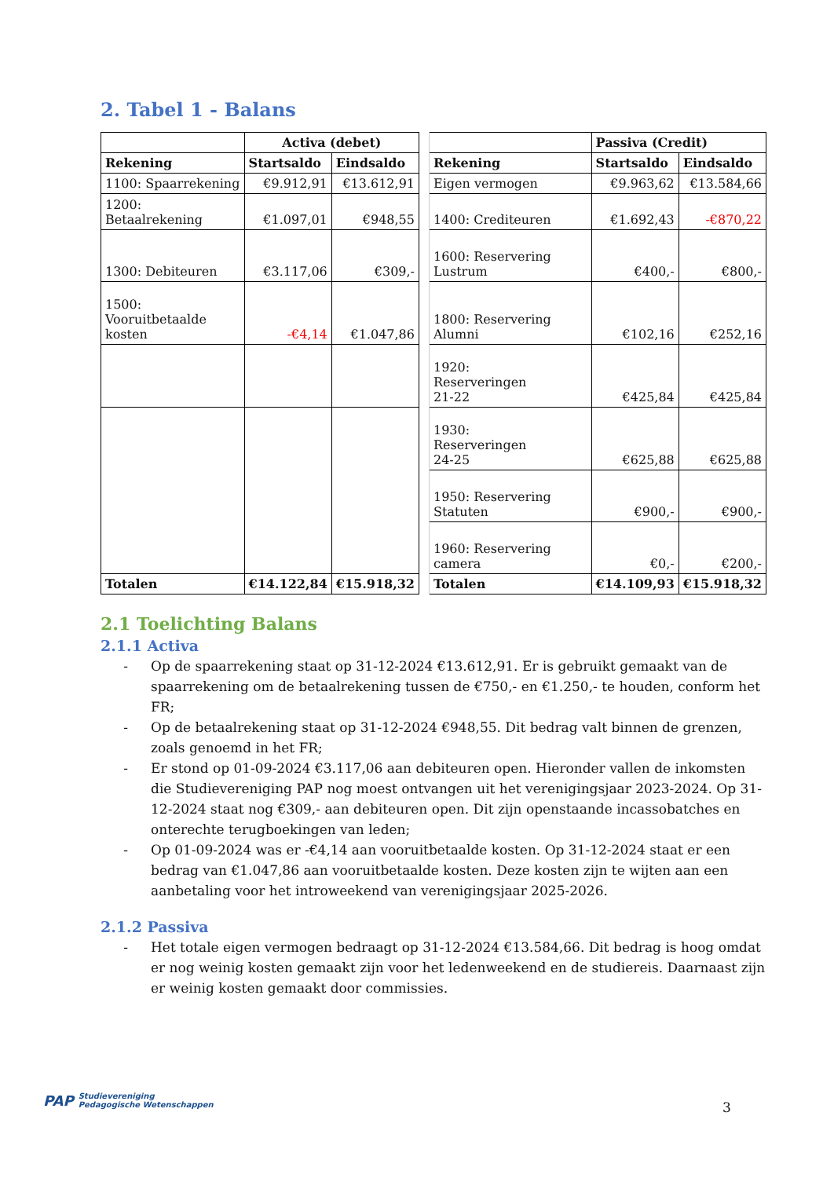2. Tabel 1 - Balans
| | Activa (debet) | | | | Passiva (Credit) | |
| Rekening | Startsaldo | Eindsaldo | | Rekening | Startsaldo | Eindsaldo |
| 1100: Spaarrekening | €9.912,91 | €13.612,91 | | Eigen vermogen | €9.963,62 | €13.584,66 |
| 1200: Betaalrekening | €1.097,01 | €948,55 | | 1400: Crediteuren | €1.692,43 | -€870,22 |
| 1300: Debiteuren | €3.117,06 | €309,- | | 1600: Reservering Lustrum | €400,- | €800,- |
| 1500: Vooruitbetaalde kosten | -€4,14 | €1.047,86 | | 1800: Reservering Alumni | €102,16 | €252,16 |
| | | | | 1920: Reserveringen 21-22 | €425,84 | €425,84 |
| | | | | 1930: Reserveringen 24-25 | €625,88 | €625,88 |
| | | | | 1950: Reservering Statuten | €900,- | €900,- |
| | | | | 1960: Reservering camera | €0,- | €200,- |
| Totalen | €14.122,84 | €15.918,32 | | Totalen | €14.109,93 | €15.918,32 |
2.1 Toelichting Balans
2.1.1 Activa
- Op de spaarrekening staat op 31-12-2024 €13.612,91. Er is gebruikt gemaakt van de spaarrekening om de betaalrekening tussen de €750,- en €1.250,- te houden, conform het FR;
- Op de betaalrekening staat op 31-12-2024 €948,55. Dit bedrag valt binnen de grenzen, zoals genoemd in het FR;
- Er stond op 01-09-2024 €3.117,06 aan debiteuren open. Hieronder vallen de inkomsten die Studievereniging PAP nog moest ontvangen uit het verenigingsjaar 2023-2024. Op 31-12-2024 staat nog €309,- aan debiteuren open. Dit zijn openstaande incassobatches en onterechte terugboekingen van leden;
- Op 01-09-2024 was er -€4,14 aan vooruitbetaalde kosten. Op 31-12-2024 staat er een bedrag van €1.047,86 aan vooruitbetaalde kosten. Deze kosten zijn te wijten aan een aanbetaling voor het introweekend van verenigingsjaar 2025-2026.
2.1.2 Passiva
- Het totale eigen vermogen bedraagt op 31-12-2024 €13.584,66. Dit bedrag is hoog omdat er nog weinig kosten gemaakt zijn voor het ledenweekend en de studiereis. Daarnaast zijn er weinig kosten gemaakt door commissies.
PAP Studievereniging
Pedagogische Wetenschappen
3